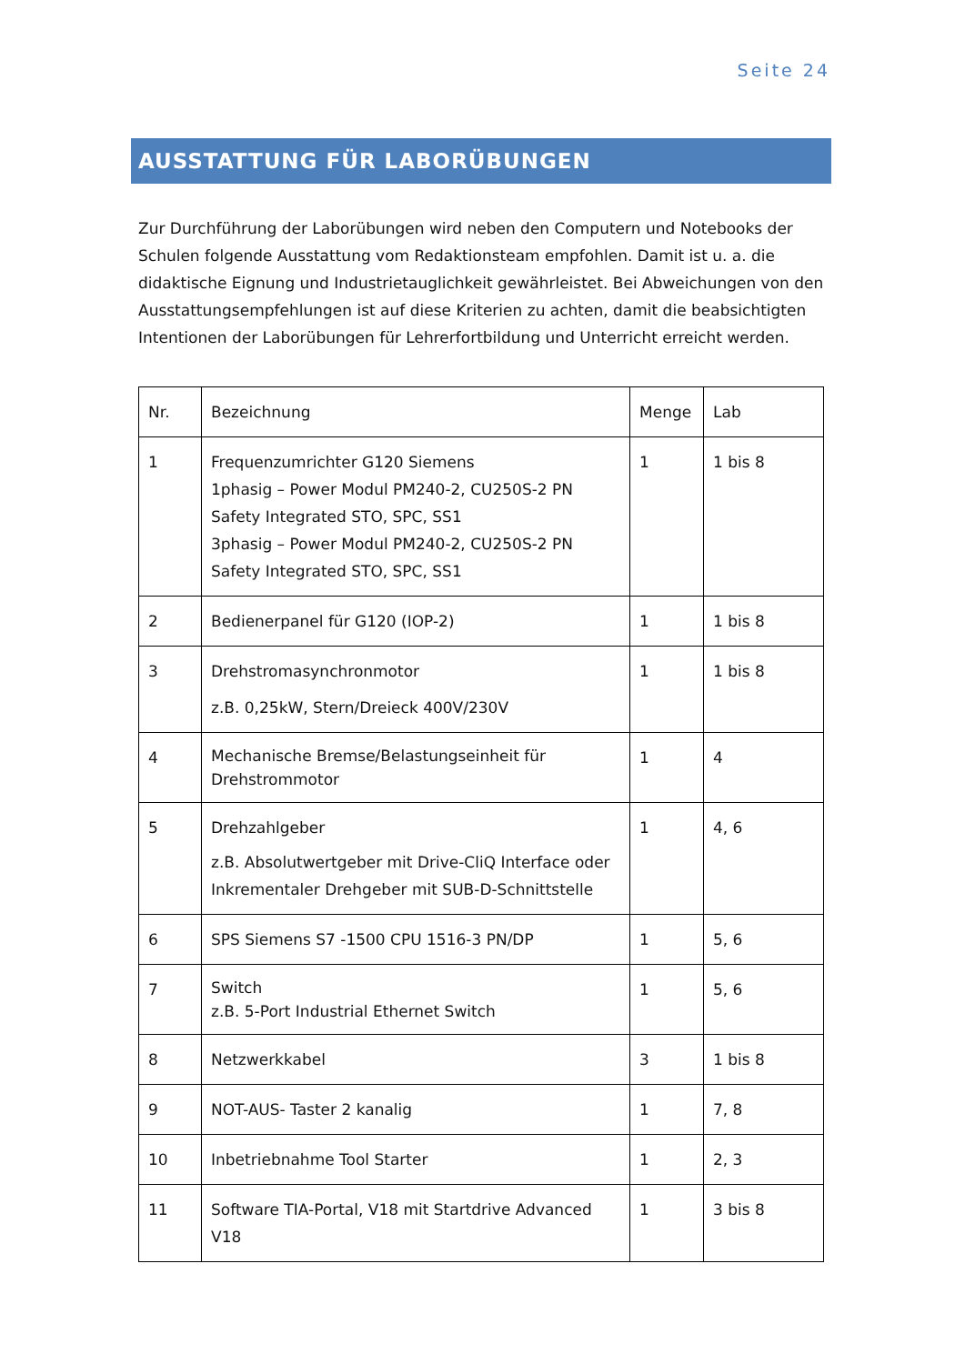Seite 24
AUSSTATTUNG FÜR LABORÜBUNGEN
Zur Durchführung der Laborübungen wird neben den Computern und Notebooks der Schulen folgende Ausstattung vom Redaktionsteam empfohlen. Damit ist u. a. die didaktische Eignung und Industrietauglichkeit gewährleistet. Bei Abweichungen von den Ausstattungsempfehlungen ist auf diese Kriterien zu achten, damit die beabsichtigten Intentionen der Laborübungen für Lehrerfortbildung und Unterricht erreicht werden.
| Nr. | Bezeichnung | Menge | Lab |
| 1 | Frequenzumrichter G120 Siemens 1phasig – Power Modul PM240-2, CU250S-2 PN Safety Integrated STO, SPC, SS1 3phasig – Power Modul PM240-2, CU250S-2 PN Safety Integrated STO, SPC, SS1 | 1 | 1 bis 8 |
| 2 | Bedienerpanel für G120 (IOP-2) | 1 | 1 bis 8 |
| 3 | Drehstromasynchronmotor z.B. 0,25kW, Stern/Dreieck 400V/230V | 1 | 1 bis 8 |
| 4 | Mechanische Bremse/Belastungseinheit für Drehstrommotor | 1 | 4 |
| 5 | Drehzahlgeber z.B. Absolutwertgeber mit Drive-CliQ Interface oder Inkrementaler Drehgeber mit SUB-D-Schnittstelle | 1 | 4, 6 |
| 6 | SPS Siemens S7 -1500 CPU 1516-3 PN/DP | 1 | 5, 6 |
| 7 | Switch z.B. 5-Port Industrial Ethernet Switch | 1 | 5, 6 |
| 8 | Netzwerkkabel | 3 | 1 bis 8 |
| 9 | NOT-AUS- Taster 2 kanalig | 1 | 7, 8 |
| 10 | Inbetriebnahme Tool Starter | 1 | 2, 3 |
| 11 | Software TIA-Portal, V18 mit Startdrive Advanced V18 | 1 | 3 bis 8 |